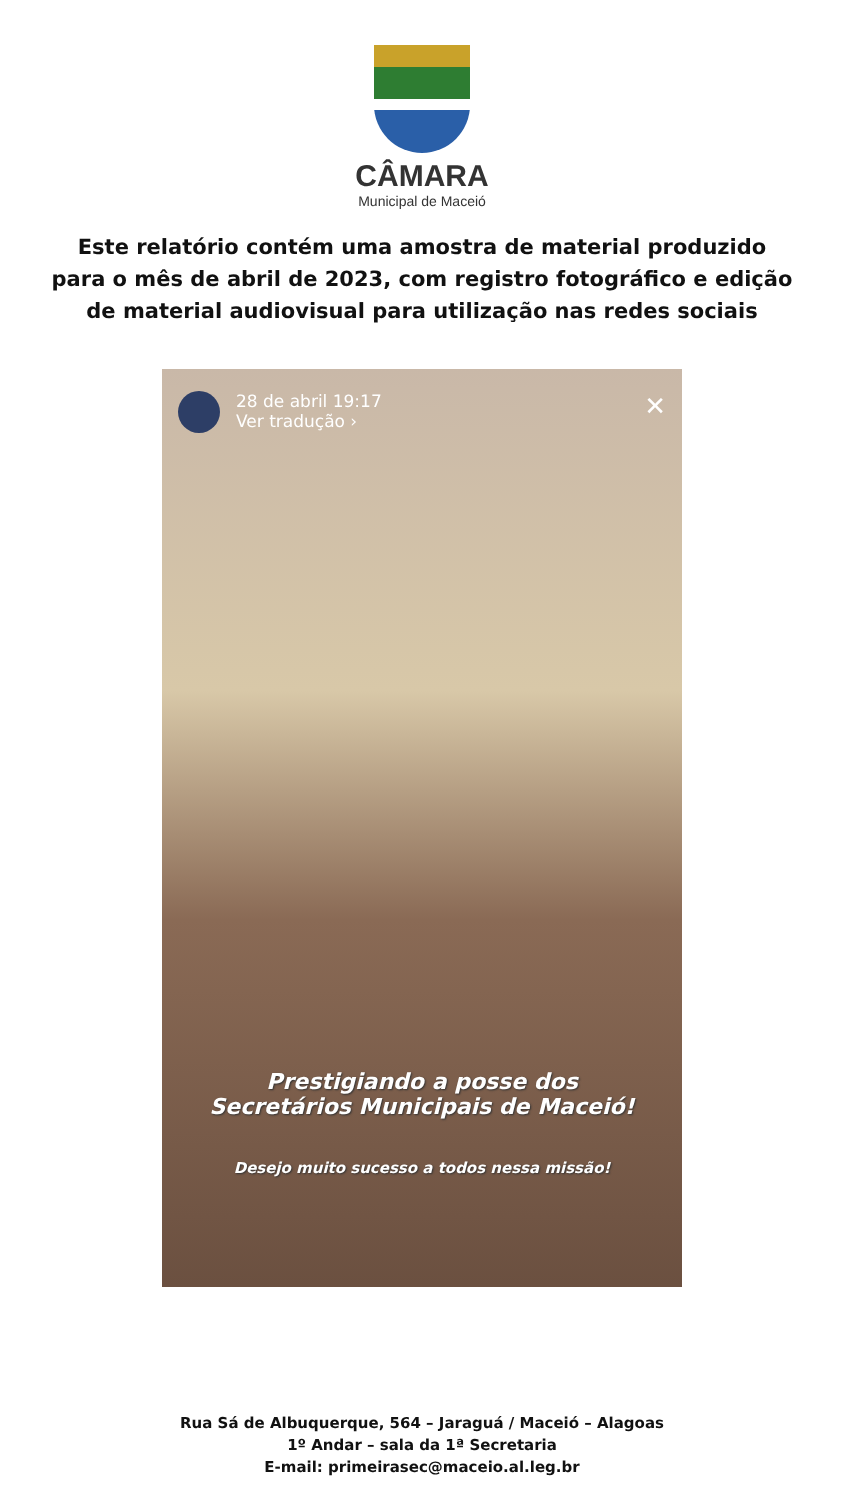CÂMARA
Municipal de Maceió
Este relatório contém uma amostra de material produzido para o mês de abril de 2023, com registro fotográfico e edição de material audiovisual para utilização nas redes sociais
28 de abril 19:17
Ver tradução ›
✕
Prestigiando a posse dos
Secretários Municipais de Maceió!
Desejo muito sucesso a todos nessa missão!
Rua Sá de Albuquerque, 564 – Jaraguá / Maceió – Alagoas
1º Andar – sala da 1ª Secretaria
E-mail: primeirasec@maceio.al.leg.br